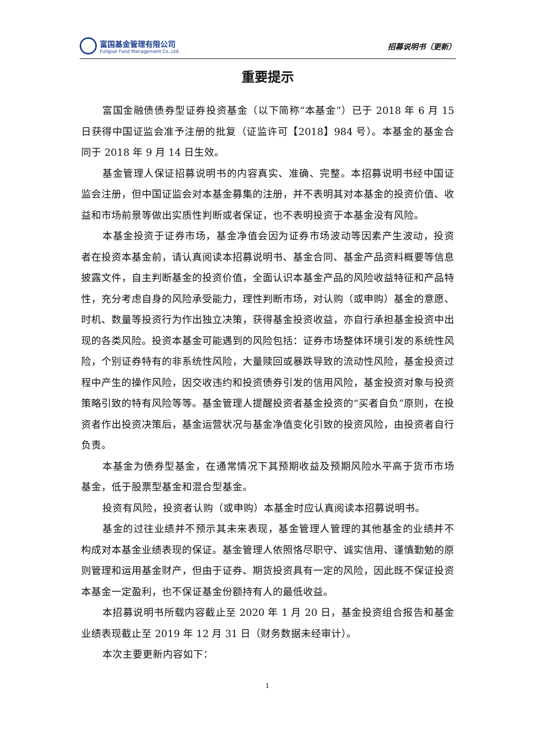富国基金管理有限公司
Fullgoal Fund Management Co.,Ltd.
招募说明书（更新）
重要提示
富国金融债债券型证券投资基金（以下简称“本基金”）已于 2018 年 6 月 15 日获得中国证监会准予注册的批复（证监许可【2018】984 号）。本基金的基金合同于 2018 年 9 月 14 日生效。
基金管理人保证招募说明书的内容真实、准确、完整。本招募说明书经中国证监会注册，但中国证监会对本基金募集的注册，并不表明其对本基金的投资价值、收益和市场前景等做出实质性判断或者保证，也不表明投资于本基金没有风险。
本基金投资于证券市场，基金净值会因为证券市场波动等因素产生波动，投资者在投资本基金前，请认真阅读本招募说明书、基金合同、基金产品资料概要等信息披露文件，自主判断基金的投资价值，全面认识本基金产品的风险收益特征和产品特性，充分考虑自身的风险承受能力，理性判断市场，对认购（或申购）基金的意愿、时机、数量等投资行为作出独立决策，获得基金投资收益，亦自行承担基金投资中出现的各类风险。投资本基金可能遇到的风险包括：证券市场整体环境引发的系统性风险，个别证券特有的非系统性风险，大量赎回或暴跌导致的流动性风险，基金投资过程中产生的操作风险，因交收违约和投资债券引发的信用风险，基金投资对象与投资策略引致的特有风险等等。基金管理人提醒投资者基金投资的“买者自负”原则，在投资者作出投资决策后，基金运营状况与基金净值变化引致的投资风险，由投资者自行负责。
本基金为债券型基金，在通常情况下其预期收益及预期风险水平高于货币市场基金，低于股票型基金和混合型基金。
投资有风险，投资者认购（或申购）本基金时应认真阅读本招募说明书。
基金的过往业绩并不预示其未来表现，基金管理人管理的其他基金的业绩并不构成对本基金业绩表现的保证。基金管理人依照恪尽职守、诚实信用、谨慎勤勉的原则管理和运用基金财产，但由于证券、期货投资具有一定的风险，因此既不保证投资本基金一定盈利，也不保证基金份额持有人的最低收益。
本招募说明书所载内容截止至 2020 年 1 月 20 日，基金投资组合报告和基金业绩表现截止至 2019 年 12 月 31 日（财务数据未经审计）。
本次主要更新内容如下：
1